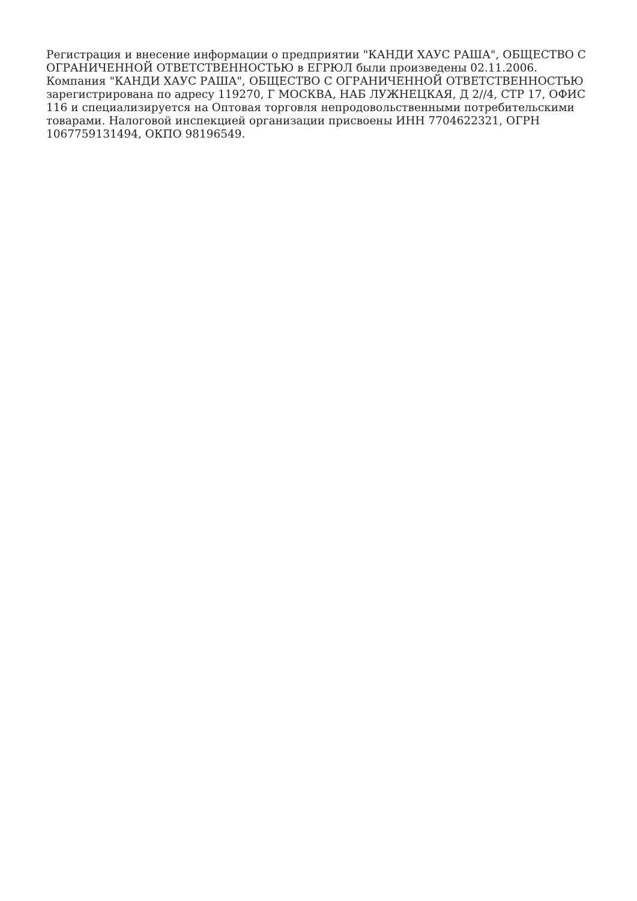Регистрация и внесение информации о предприятии "КАНДИ ХАУС РАША", ОБЩЕСТВО С ОГРАНИЧЕННОЙ ОТВЕТСТВЕННОСТЬЮ в ЕГРЮЛ были произведены 02.11.2006. Компания "КАНДИ ХАУС РАША", ОБЩЕСТВО С ОГРАНИЧЕННОЙ ОТВЕТСТВЕННОСТЬЮ зарегистрирована по адресу 119270, Г МОСКВА, НАБ ЛУЖНЕЦКАЯ, Д 2//4, СТР 17, ОФИС 116 и специализируется на Оптовая торговля непродовольственными потребительскими товарами. Налоговой инспекцией организации присвоены ИНН 7704622321, ОГРН 1067759131494, ОКПО 98196549.